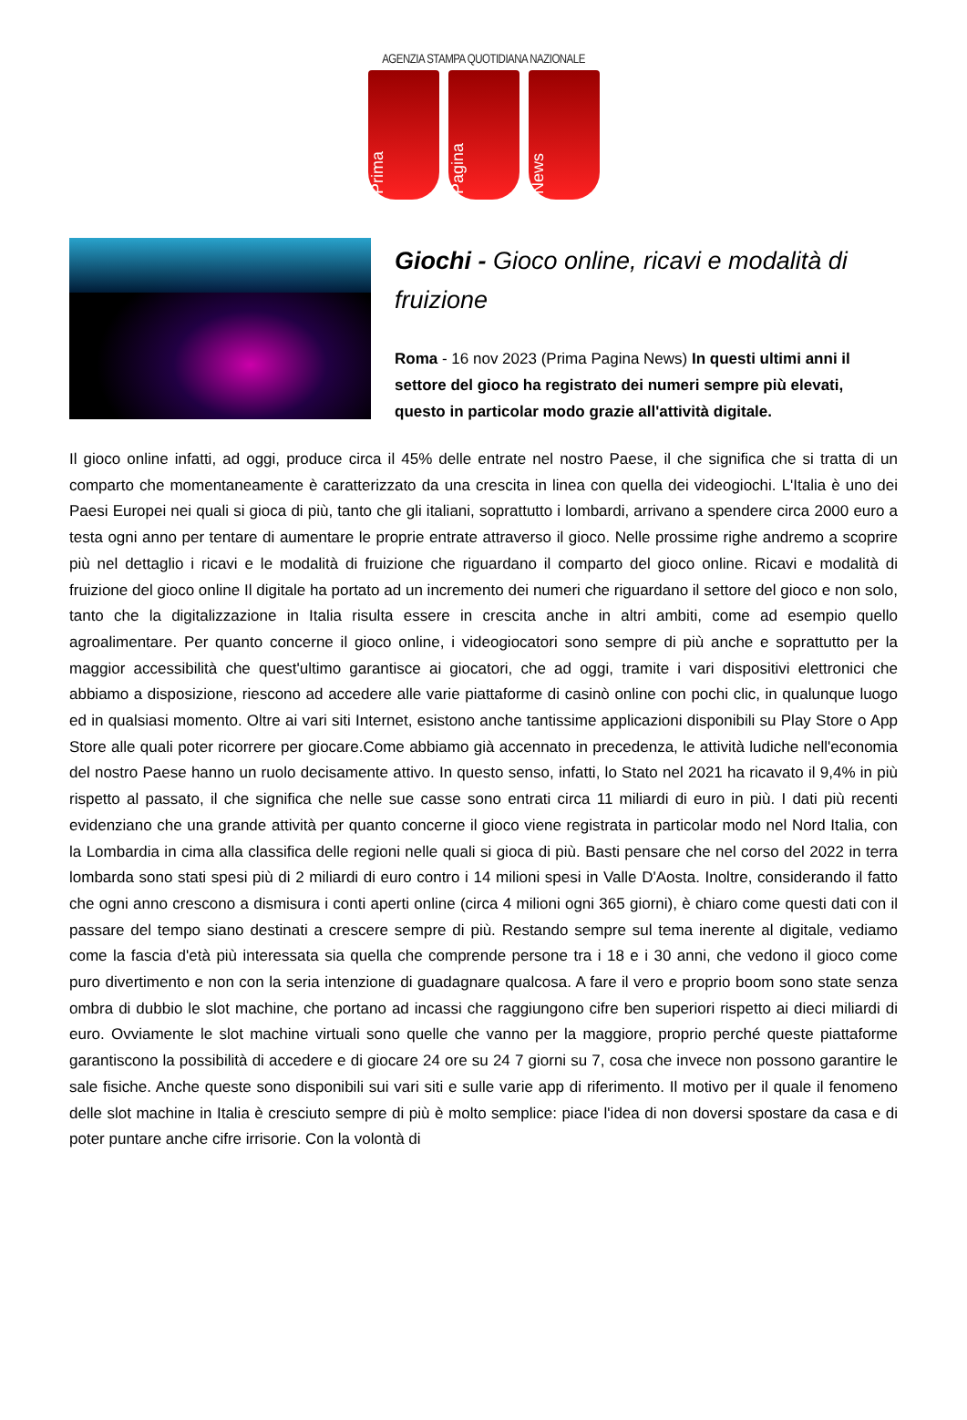AGENZIA STAMPA QUOTIDIANA NAZIONALE
Prima
Pagina
News
Giochi - Gioco online, ricavi e modalità di fruizione
Roma - 16 nov 2023 (Prima Pagina News) In questi ultimi anni il settore del gioco ha registrato dei numeri sempre più elevati, questo in particolar modo grazie all'attività digitale.
Il gioco online infatti, ad oggi, produce circa il 45% delle entrate nel nostro Paese, il che significa che si tratta di un comparto che momentaneamente è caratterizzato da una crescita in linea con quella dei videogiochi. L'Italia è uno dei Paesi Europei nei quali si gioca di più, tanto che gli italiani, soprattutto i lombardi, arrivano a spendere circa 2000 euro a testa ogni anno per tentare di aumentare le proprie entrate attraverso il gioco. Nelle prossime righe andremo a scoprire più nel dettaglio i ricavi e le modalità di fruizione che riguardano il comparto del gioco online. Ricavi e modalità di fruizione del gioco online Il digitale ha portato ad un incremento dei numeri che riguardano il settore del gioco e non solo, tanto che la digitalizzazione in Italia risulta essere in crescita anche in altri ambiti, come ad esempio quello agroalimentare. Per quanto concerne il gioco online, i videogiocatori sono sempre di più anche e soprattutto per la maggior accessibilità che quest'ultimo garantisce ai giocatori, che ad oggi, tramite i vari dispositivi elettronici che abbiamo a disposizione, riescono ad accedere alle varie piattaforme di casinò online con pochi clic, in qualunque luogo ed in qualsiasi momento. Oltre ai vari siti Internet, esistono anche tantissime applicazioni disponibili su Play Store o App Store alle quali poter ricorrere per giocare.Come abbiamo già accennato in precedenza, le attività ludiche nell'economia del nostro Paese hanno un ruolo decisamente attivo. In questo senso, infatti, lo Stato nel 2021 ha ricavato il 9,4% in più rispetto al passato, il che significa che nelle sue casse sono entrati circa 11 miliardi di euro in più. I dati più recenti evidenziano che una grande attività per quanto concerne il gioco viene registrata in particolar modo nel Nord Italia, con la Lombardia in cima alla classifica delle regioni nelle quali si gioca di più. Basti pensare che nel corso del 2022 in terra lombarda sono stati spesi più di 2 miliardi di euro contro i 14 milioni spesi in Valle D'Aosta. Inoltre, considerando il fatto che ogni anno crescono a dismisura i conti aperti online (circa 4 milioni ogni 365 giorni), è chiaro come questi dati con il passare del tempo siano destinati a crescere sempre di più. Restando sempre sul tema inerente al digitale, vediamo come la fascia d'età più interessata sia quella che comprende persone tra i 18 e i 30 anni, che vedono il gioco come puro divertimento e non con la seria intenzione di guadagnare qualcosa. A fare il vero e proprio boom sono state senza ombra di dubbio le slot machine, che portano ad incassi che raggiungono cifre ben superiori rispetto ai dieci miliardi di euro. Ovviamente le slot machine virtuali sono quelle che vanno per la maggiore, proprio perché queste piattaforme garantiscono la possibilità di accedere e di giocare 24 ore su 24 7 giorni su 7, cosa che invece non possono garantire le sale fisiche. Anche queste sono disponibili sui vari siti e sulle varie app di riferimento. Il motivo per il quale il fenomeno delle slot machine in Italia è cresciuto sempre di più è molto semplice: piace l'idea di non doversi spostare da casa e di poter puntare anche cifre irrisorie. Con la volontà di